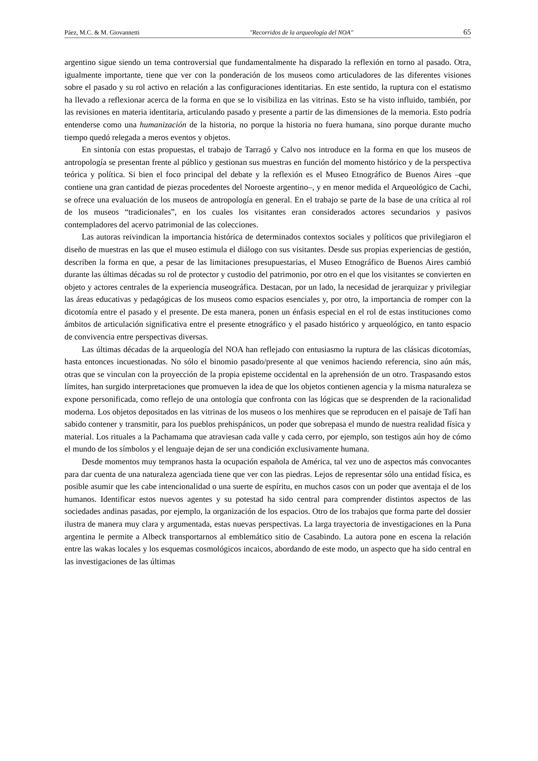Páez, M.C. & M. Giovannetti "Recorridos de la arqueología del NOA" 65
argentino sigue siendo un tema controversial que fundamentalmente ha disparado la reflexión en torno al pasado. Otra, igualmente importante, tiene que ver con la ponderación de los museos como articuladores de las diferentes visiones sobre el pasado y su rol activo en relación a las configuraciones identitarias. En este sentido, la ruptura con el estatismo ha llevado a reflexionar acerca de la forma en que se lo visibiliza en las vitrinas. Esto se ha visto influido, también, por las revisiones en materia identitaria, articulando pasado y presente a partir de las dimensiones de la memoria. Esto podría entenderse como una humanización de la historia, no porque la historia no fuera humana, sino porque durante mucho tiempo quedó relegada a meros eventos y objetos.
En sintonía con estas propuestas, el trabajo de Tarragó y Calvo nos introduce en la forma en que los museos de antropología se presentan frente al público y gestionan sus muestras en función del momento histórico y de la perspectiva teórica y política. Si bien el foco principal del debate y la reflexión es el Museo Etnográfico de Buenos Aires –que contiene una gran cantidad de piezas procedentes del Noroeste argentino–, y en menor medida el Arqueológico de Cachi, se ofrece una evaluación de los museos de antropología en general. En el trabajo se parte de la base de una crítica al rol de los museos “tradicionales”, en los cuales los visitantes eran considerados actores secundarios y pasivos contempladores del acervo patrimonial de las colecciones.
Las autoras reivindican la importancia histórica de determinados contextos sociales y políticos que privilegiaron el diseño de muestras en las que el museo estimula el diálogo con sus visitantes. Desde sus propias experiencias de gestión, describen la forma en que, a pesar de las limitaciones presupuestarias, el Museo Etnográfico de Buenos Aires cambió durante las últimas décadas su rol de protector y custodio del patrimonio, por otro en el que los visitantes se convierten en objeto y actores centrales de la experiencia museográfica. Destacan, por un lado, la necesidad de jerarquizar y privilegiar las áreas educativas y pedagógicas de los museos como espacios esenciales y, por otro, la importancia de romper con la dicotomía entre el pasado y el presente. De esta manera, ponen un énfasis especial en el rol de estas instituciones como ámbitos de articulación significativa entre el presente etnográfico y el pasado histórico y arqueológico, en tanto espacio de convivencia entre perspectivas diversas.
Las últimas décadas de la arqueología del NOA han reflejado con entusiasmo la ruptura de las clásicas dicotomías, hasta entonces incuestionadas. No sólo el binomio pasado/presente al que venimos haciendo referencia, sino aún más, otras que se vinculan con la proyección de la propia episteme occidental en la aprehensión de un otro. Traspasando estos límites, han surgido interpretaciones que promueven la idea de que los objetos contienen agencia y la misma naturaleza se expone personificada, como reflejo de una ontología que confronta con las lógicas que se desprenden de la racionalidad moderna. Los objetos depositados en las vitrinas de los museos o los menhires que se reproducen en el paisaje de Tafí han sabido contener y transmitir, para los pueblos prehispánicos, un poder que sobrepasa el mundo de nuestra realidad física y material. Los rituales a la Pachamama que atraviesan cada valle y cada cerro, por ejemplo, son testigos aún hoy de cómo el mundo de los símbolos y el lenguaje dejan de ser una condición exclusivamente humana.
Desde momentos muy tempranos hasta la ocupación española de América, tal vez uno de aspectos más convocantes para dar cuenta de una naturaleza agenciada tiene que ver con las piedras. Lejos de representar sólo una entidad física, es posible asumir que les cabe intencionalidad o una suerte de espíritu, en muchos casos con un poder que aventaja el de los humanos. Identificar estos nuevos agentes y su potestad ha sido central para comprender distintos aspectos de las sociedades andinas pasadas, por ejemplo, la organización de los espacios. Otro de los trabajos que forma parte del dossier ilustra de manera muy clara y argumentada, estas nuevas perspectivas. La larga trayectoria de investigaciones en la Puna argentina le permite a Albeck transportarnos al emblemático sitio de Casabindo. La autora pone en escena la relación entre las wakas locales y los esquemas cosmológicos incaicos, abordando de este modo, un aspecto que ha sido central en las investigaciones de las últimas